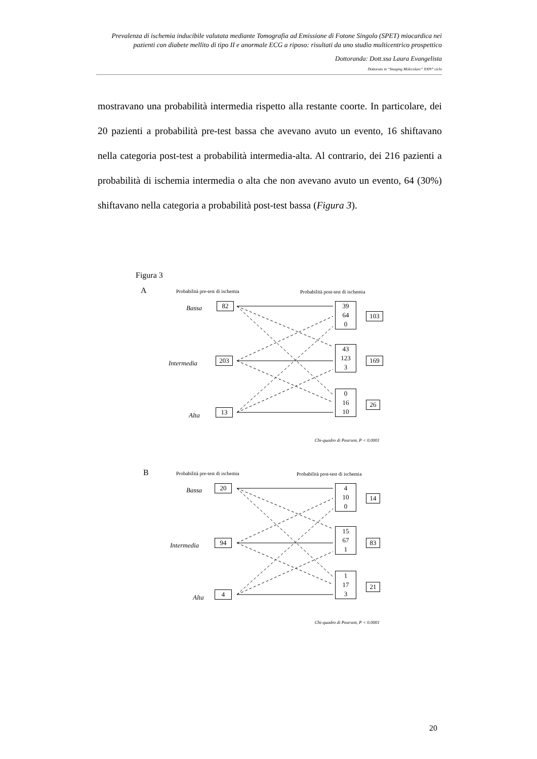Prevalenza di ischemia inducibile valutata mediante Tomografia ad Emissione di Fotone Singolo (SPET) miocardica nei pazienti con diabete mellito di tipo II e anormale ECG a riposo: risultati da uno studio multicentrico prospettico
Dottoranda: Dott.ssa Laura Evangelista
Dottorato in “Imaging Molecolare” XXIV° ciclo
mostravano una probabilità intermedia rispetto alla restante coorte. In particolare, dei 20 pazienti a probabilità pre-test bassa che avevano avuto un evento, 16 shiftavano nella categoria post-test a probabilità intermedia-alta. Al contrario, dei 216 pazienti a probabilità di ischemia intermedia o alta che non avevano avuto un evento, 64 (30%) shiftavano nella categoria a probabilità post-test bassa (Figura 3).
Figura 3
A
Probabilità pre-test di ischemia
Probabilità post-test di ischemia
Bassa 82
Intermedia 203
Alta
13
39
64
0
103
43
123
3
169
0
16
10
26
Chi-quadro di Pearson, P < 0.0001
B
Probabilità pre-test di ischemia
Probabilità post-test di ischemia
Bassa 20
Intermedia 94
Alta
4
4
10
0
14
15
67
1
83
1
17
3
21
Chi-quadro di Pearson, P < 0.0001
20